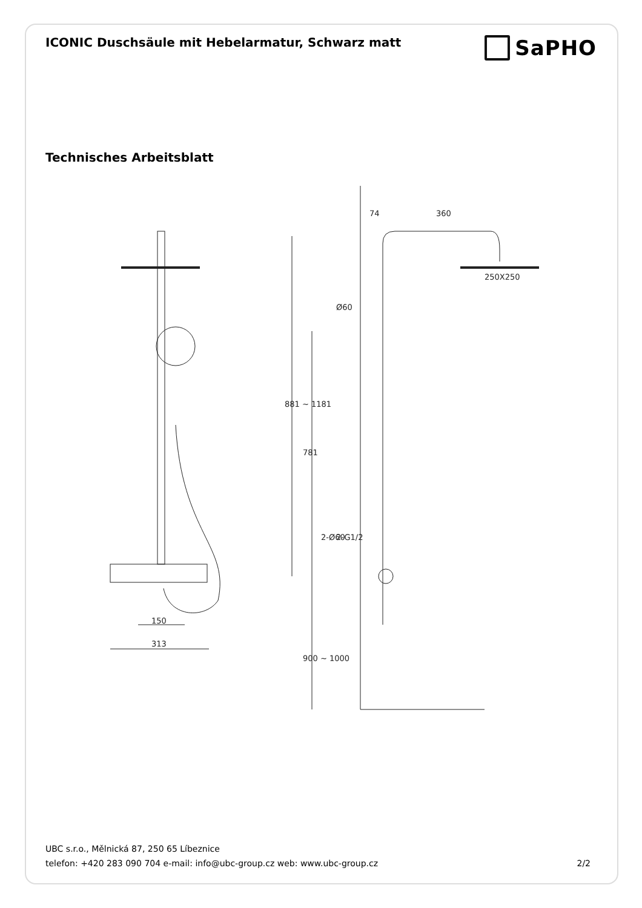ICONIC Duschsäule mit Hebelarmatur, Schwarz matt
SaPHO
Technisches Arbeitsblatt
150
313
74
360
250X250
Ø60
881 ~ 1181
781
2-Ø60
2-G1/2
900 ~ 1000
UBC s.r.o., Mělnická 87, 250 65 Líbeznice
telefon: +420 283 090 704 e-mail: info@ubc-group.cz web: www.ubc-group.cz
2/2